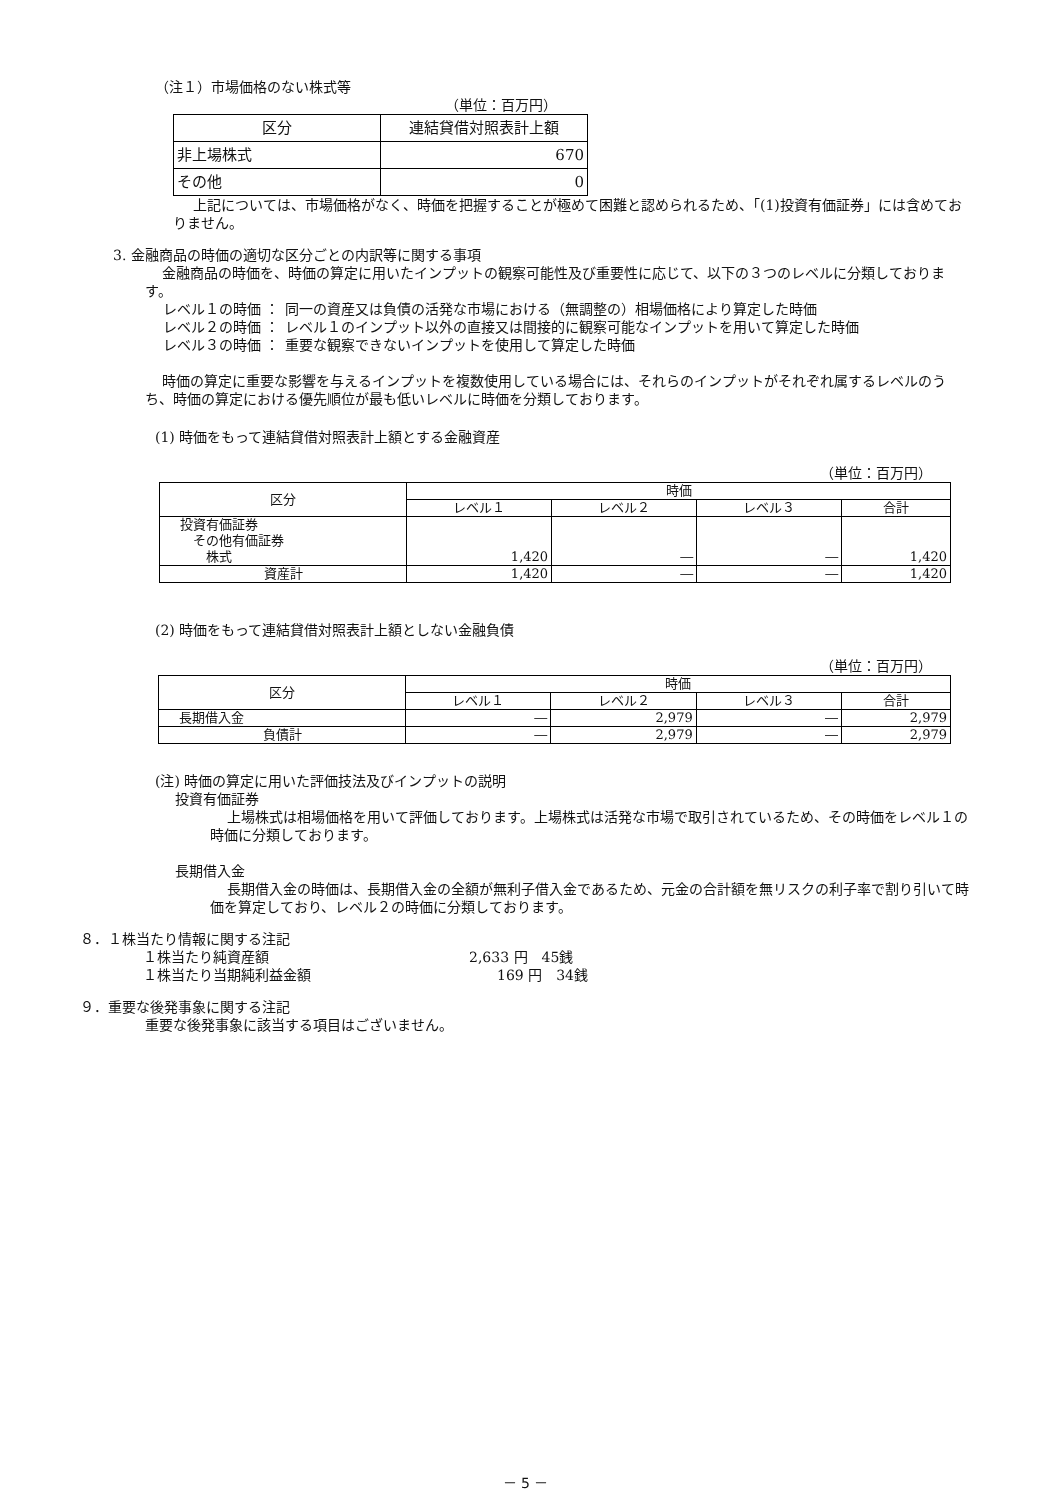（注１）市場価格のない株式等
（単位：百万円）
| 区分 | 連結貸借対照表計上額 |
| --- | --- |
| 非上場株式 | 670 |
| その他 | 0 |
上記については、市場価格がなく、時価を把握することが極めて困難と認められるため、「(1)投資有価証券」には含めておりません。
3. 金融商品の時価の適切な区分ごとの内訳等に関する事項
金融商品の時価を、時価の算定に用いたインプットの観察可能性及び重要性に応じて、以下の３つのレベルに分類しております。
| レベル１の時価 ： | 同一の資産又は負債の活発な市場における（無調整の）相場価格により算定した時価 |
| レベル２の時価 ： | レベル１のインプット以外の直接又は間接的に観察可能なインプットを用いて算定した時価 |
| レベル３の時価 ： | 重要な観察できないインプットを使用して算定した時価 |
時価の算定に重要な影響を与えるインプットを複数使用している場合には、それらのインプットがそれぞれ属するレベルのうち、時価の算定における優先順位が最も低いレベルに時価を分類しております。
(1) 時価をもって連結貸借対照表計上額とする金融資産
（単位：百万円）
| 区分 | 時価 | | | |
| --- | --- | --- | --- | --- |
| | レベル１ | レベル２ | レベル３ | 合計 |
| 投資有価証券 その他有価証券 株式 | 1,420 | ― | ― | 1,420 |
| 資産計 | 1,420 | ― | ― | 1,420 |
(2) 時価をもって連結貸借対照表計上額としない金融負債
（単位：百万円）
| 区分 | 時価 | | | |
| --- | --- | --- | --- | --- |
| | レベル１ | レベル２ | レベル３ | 合計 |
| 長期借入金 | ― | 2,979 | ― | 2,979 |
| 負債計 | ― | 2,979 | ― | 2,979 |
(注) 時価の算定に用いた評価技法及びインプットの説明
投資有価証券
上場株式は相場価格を用いて評価しております。上場株式は活発な市場で取引されているため、その時価をレベル１の時価に分類しております。
長期借入金
長期借入金の時価は、長期借入金の全額が無利子借入金であるため、元金の合計額を無リスクの利子率で割り引いて時価を算定しており、レベル２の時価に分類しております。
８．１株当たり情報に関する注記
| １株当たり純資産額 | 2,633 円 45銭 |
| １株当たり当期純利益金額 | 169 円 34銭 |
９．重要な後発事象に関する注記
重要な後発事象に該当する項目はございません。
－ 5 －